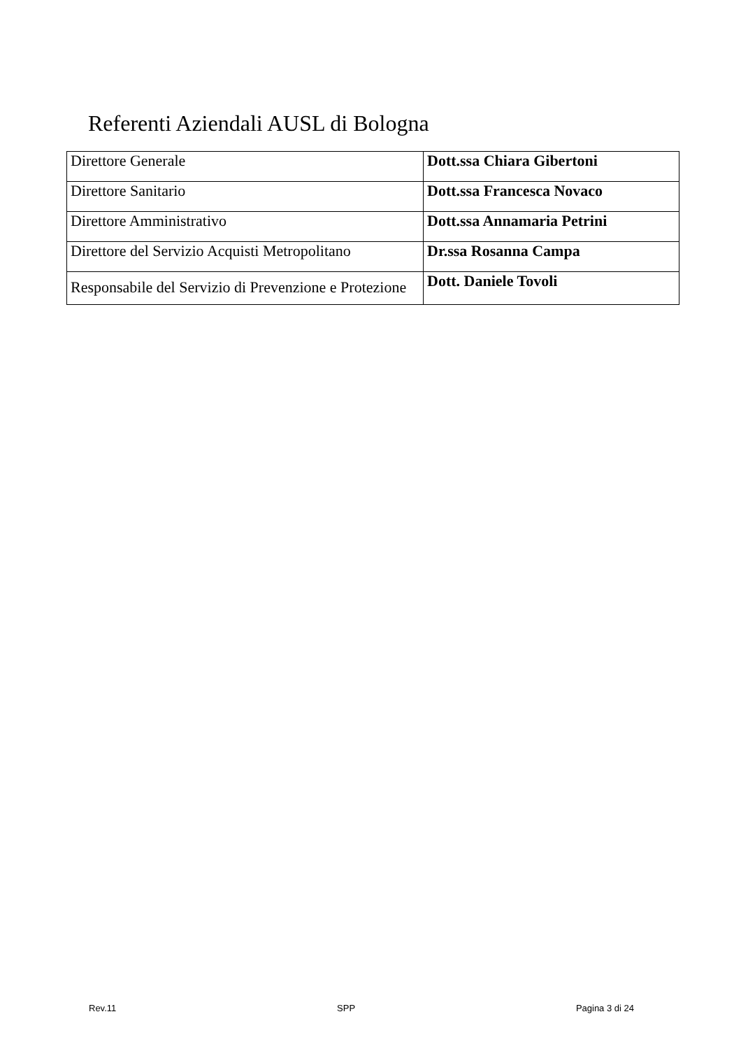Referenti Aziendali AUSL di Bologna
| Direttore Generale | Dott.ssa Chiara Gibertoni |
| Direttore Sanitario | Dott.ssa Francesca Novaco |
| Direttore Amministrativo | Dott.ssa Annamaria Petrini |
| Direttore del Servizio Acquisti Metropolitano | Dr.ssa Rosanna Campa |
| Responsabile del Servizio di Prevenzione e Protezione | Dott. Daniele Tovoli |
Rev.11 SPP Pagina 3 di 24